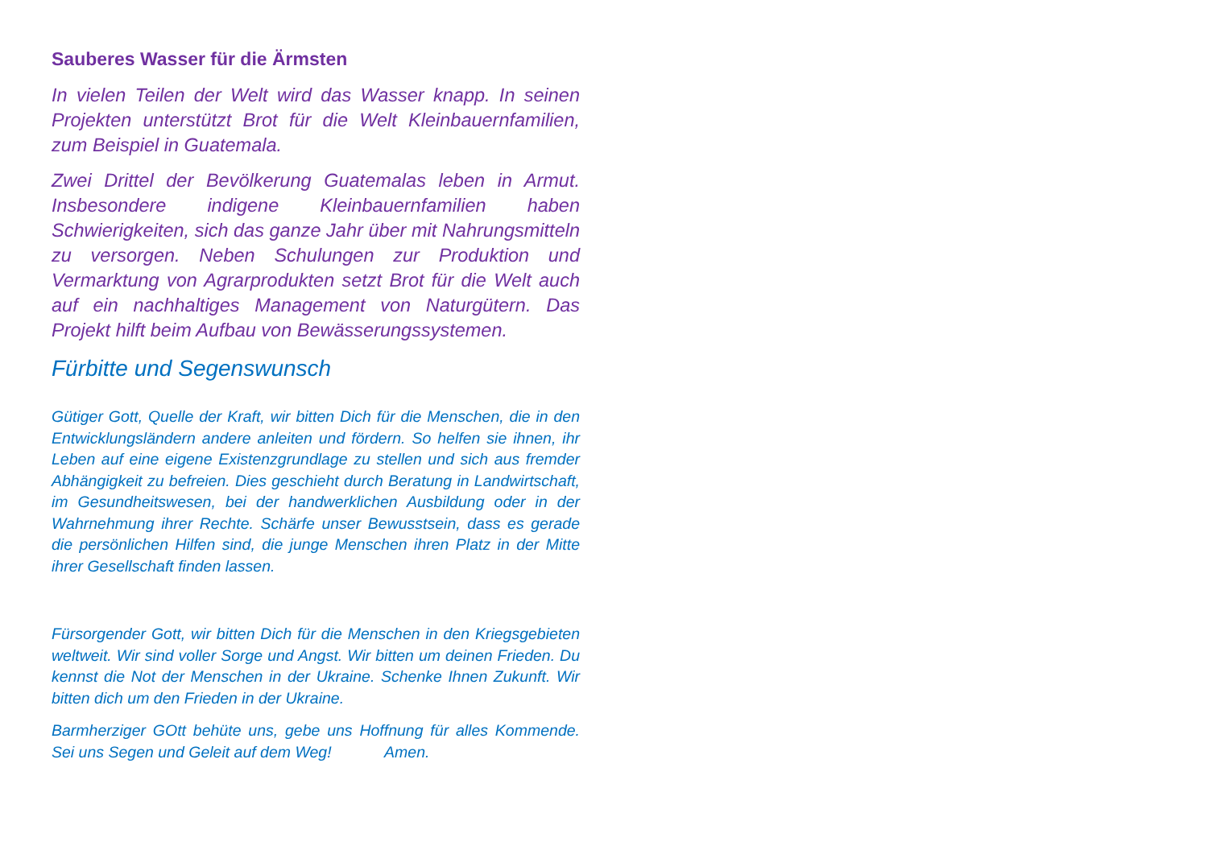Sauberes Wasser für die Ärmsten
In vielen Teilen der Welt wird das Wasser knapp. In seinen Projekten unterstützt Brot für die Welt Kleinbauernfamilien, zum Beispiel in Guatemala.
Zwei Drittel der Bevölkerung Guatemalas leben in Armut. Insbesondere indigene Kleinbauernfamilien haben Schwierigkeiten, sich das ganze Jahr über mit Nahrungsmitteln zu versorgen. Neben Schulungen zur Produktion und Vermarktung von Agrarprodukten setzt Brot für die Welt auch auf ein nachhaltiges Management von Naturgütern. Das Projekt hilft beim Aufbau von Bewässerungssystemen.
Fürbitte und Segenswunsch
Gütiger Gott, Quelle der Kraft, wir bitten Dich für die Menschen, die in den Entwicklungsländern andere anleiten und fördern. So helfen sie ihnen, ihr Leben auf eine eigene Existenzgrundlage zu stellen und sich aus fremder Abhängigkeit zu befreien. Dies geschieht durch Beratung in Landwirtschaft, im Gesundheitswesen, bei der handwerklichen Ausbildung oder in der Wahrnehmung ihrer Rechte. Schärfe unser Bewusstsein, dass es gerade die persönlichen Hilfen sind, die junge Menschen ihren Platz in der Mitte ihrer Gesellschaft finden lassen.
Fürsorgender Gott, wir bitten Dich für die Menschen in den Kriegsgebieten weltweit. Wir sind voller Sorge und Angst. Wir bitten um deinen Frieden. Du kennst die Not der Menschen in der Ukraine. Schenke Ihnen Zukunft. Wir bitten dich um den Frieden in der Ukraine.
Barmherziger GOtt behüte uns, gebe uns Hoffnung für alles Kommende. Sei uns Segen und Geleit auf dem Weg! Amen.